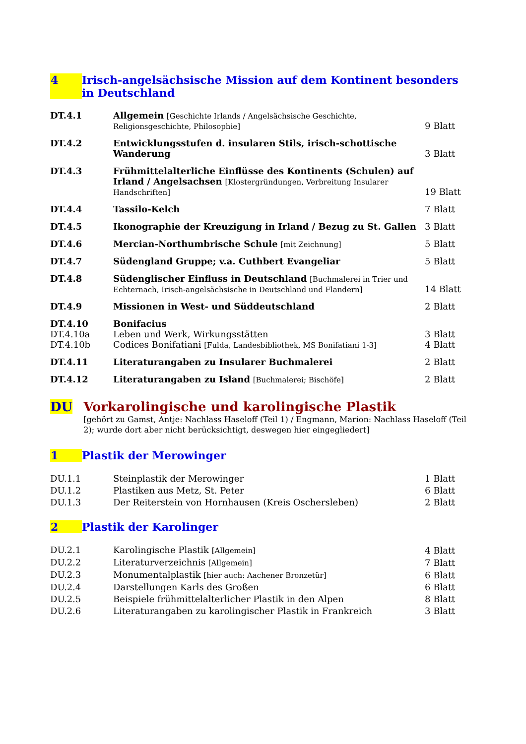4 Irisch-angelsächsische Mission auf dem Kontinent besonders in Deutschland
| DT.4.1 | Allgemein [Geschichte Irlands / Angelsächsische Geschichte, Religionsgeschichte, Philosophie] | 9 Blatt |
| DT.4.2 | Entwicklungsstufen d. insularen Stils, irisch-schottische Wanderung | 3 Blatt |
| DT.4.3 | Frühmittelalterliche Einflüsse des Kontinents (Schulen) auf Irland / Angelsachsen [Klostergründungen, Verbreitung Insularer Handschriften] | 19 Blatt |
| DT.4.4 | Tassilo-Kelch | 7 Blatt |
| DT.4.5 | Ikonographie der Kreuzigung in Irland / Bezug zu St. Gallen | 3 Blatt |
| DT.4.6 | Mercian-Northumbrische Schule [mit Zeichnung] | 5 Blatt |
| DT.4.7 | Südengland Gruppe; v.a. Cuthbert Evangeliar | 5 Blatt |
| DT.4.8 | Südenglischer Einfluss in Deutschland [Buchmalerei in Trier und Echternach, Irisch-angelsächsische in Deutschland und Flandern] | 14 Blatt |
| DT.4.9 | Missionen in West- und Süddeutschland | 2 Blatt |
| DT.4.10 | Bonifacius | |
| DT.4.10a | Leben und Werk, Wirkungsstätten | 3 Blatt |
| DT.4.10b | Codices Bonifatiani [Fulda, Landesbibliothek, MS Bonifatiani 1-3] | 4 Blatt |
| DT.4.11 | Literaturangaben zu Insularer Buchmalerei | 2 Blatt |
| DT.4.12 | Literaturangaben zu Island [Buchmalerei; Bischöfe] | 2 Blatt |
DU Vorkarolingische und karolingische Plastik
[gehört zu Gamst, Antje: Nachlass Haseloff (Teil 1) / Engmann, Marion: Nachlass Haseloff (Teil 2); wurde dort aber nicht berücksichtigt, deswegen hier eingegliedert]
1 Plastik der Merowinger
| DU.1.1 | Steinplastik der Merowinger | 1 Blatt |
| DU.1.2 | Plastiken aus Metz, St. Peter | 6 Blatt |
| DU.1.3 | Der Reiterstein von Hornhausen (Kreis Oschersleben) | 2 Blatt |
2 Plastik der Karolinger
| DU.2.1 | Karolingische Plastik [Allgemein] | 4 Blatt |
| DU.2.2 | Literaturverzeichnis [Allgemein] | 7 Blatt |
| DU.2.3 | Monumentalplastik [hier auch: Aachener Bronzetür] | 6 Blatt |
| DU.2.4 | Darstellungen Karls des Großen | 6 Blatt |
| DU.2.5 | Beispiele frühmittelalterlicher Plastik in den Alpen | 8 Blatt |
| DU.2.6 | Literaturangaben zu karolingischer Plastik in Frankreich | 3 Blatt |